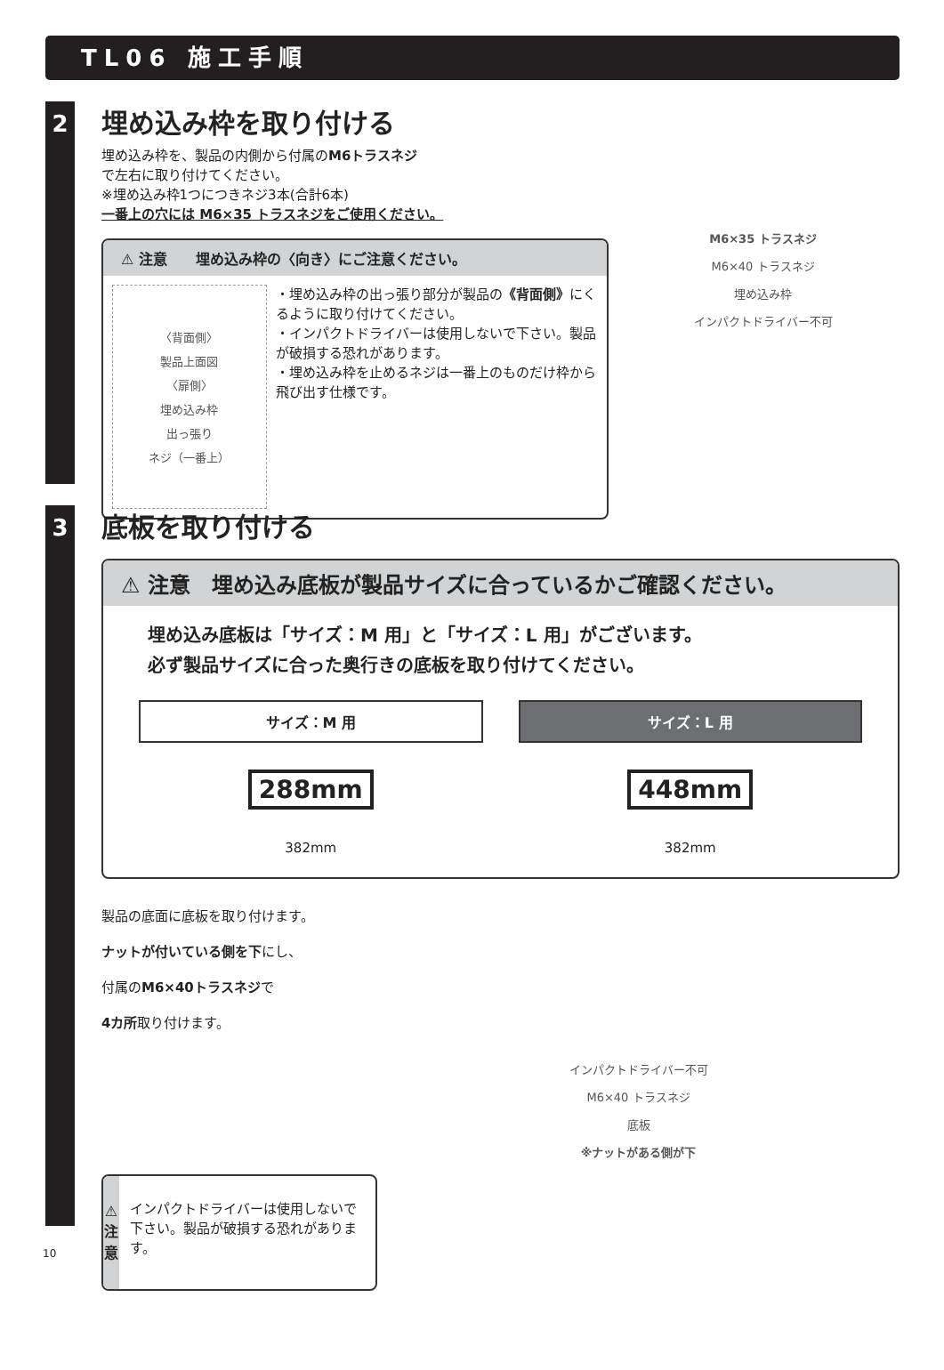TL06 施工手順
2
埋め込み枠を取り付ける
埋め込み枠を、製品の内側から付属のM6トラスネジ
で左右に取り付けてください。
※埋め込み枠1つにつきネジ3本(合計6本)
一番上の穴には M6×35 トラスネジをご使用ください。
⚠ 注意　　埋め込み枠の〈向き〉にご注意ください。
〈背面側〉
製品上面図
〈扉側〉
埋め込み枠
出っ張り
ネジ（一番上）
・埋め込み枠の出っ張り部分が製品の《背面側》にくるように取り付けてください。
・インパクトドライバーは使用しないで下さい。製品が破損する恐れがあります。
・埋め込み枠を止めるネジは一番上のものだけ枠から飛び出す仕様です。
M6×35 トラスネジ
M6×40 トラスネジ
埋め込み枠
インパクトドライバー不可
3
底板を取り付ける
⚠ 注意　埋め込み底板が製品サイズに合っているかご確認ください。
埋め込み底板は「サイズ：M 用」と「サイズ：L 用」がございます。
必ず製品サイズに合った奥行きの底板を取り付けてください。
サイズ：M 用
288mm
382mm
サイズ：L 用
448mm
382mm
製品の底面に底板を取り付けます。
ナットが付いている側を下にし、
付属のM6×40トラスネジで
4カ所取り付けます。
⚠
注
意
インパクトドライバーは使用しないで下さい。製品が破損する恐れがあります。
インパクトドライバー不可
M6×40 トラスネジ
底板
※ナットがある側が下
10